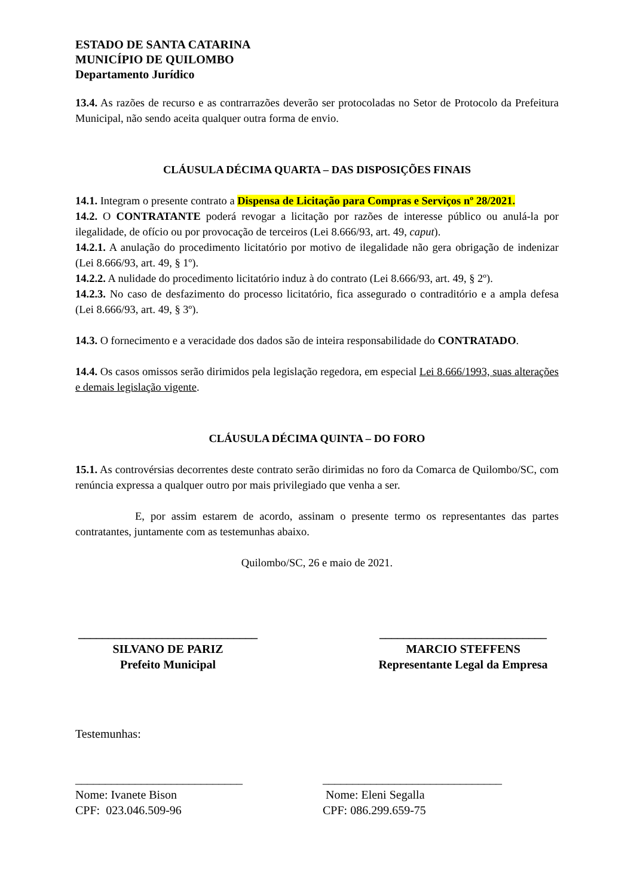ESTADO DE SANTA CATARINA
MUNICÍPIO DE QUILOMBO
Departamento Jurídico
13.4. As razões de recurso e as contrarrazões deverão ser protocoladas no Setor de Protocolo da Prefeitura Municipal, não sendo aceita qualquer outra forma de envio.
CLÁUSULA DÉCIMA QUARTA – DAS DISPOSIÇÕES FINAIS
14.1. Integram o presente contrato a Dispensa de Licitação para Compras e Serviços nº 28/2021.
14.2. O CONTRATANTE poderá revogar a licitação por razões de interesse público ou anulá-la por ilegalidade, de ofício ou por provocação de terceiros (Lei 8.666/93, art. 49, caput).
14.2.1. A anulação do procedimento licitatório por motivo de ilegalidade não gera obrigação de indenizar (Lei 8.666/93, art. 49, § 1º).
14.2.2. A nulidade do procedimento licitatório induz à do contrato (Lei 8.666/93, art. 49, § 2º).
14.2.3. No caso de desfazimento do processo licitatório, fica assegurado o contraditório e a ampla defesa (Lei 8.666/93, art. 49, § 3º).
14.3. O fornecimento e a veracidade dos dados são de inteira responsabilidade do CONTRATADO.
14.4. Os casos omissos serão dirimidos pela legislação regedora, em especial Lei 8.666/1993, suas alterações e demais legislação vigente.
CLÁUSULA DÉCIMA QUINTA – DO FORO
15.1. As controvérsias decorrentes deste contrato serão dirimidas no foro da Comarca de Quilombo/SC, com renúncia expressa a qualquer outro por mais privilegiado que venha a ser.
E, por assim estarem de acordo, assinam o presente termo os representantes das partes contratantes, juntamente com as testemunhas abaixo.
Quilombo/SC, 26 e maio de 2021.
______________________________
SILVANO DE PARIZ
Prefeito Municipal
____________________________
MARCIO STEFFENS
Representante Legal da Empresa
Testemunhas:
____________________________
Nome: Ivanete Bison
CPF: 023.046.509-96
______________________________
Nome: Eleni Segalla
CPF: 086.299.659-75